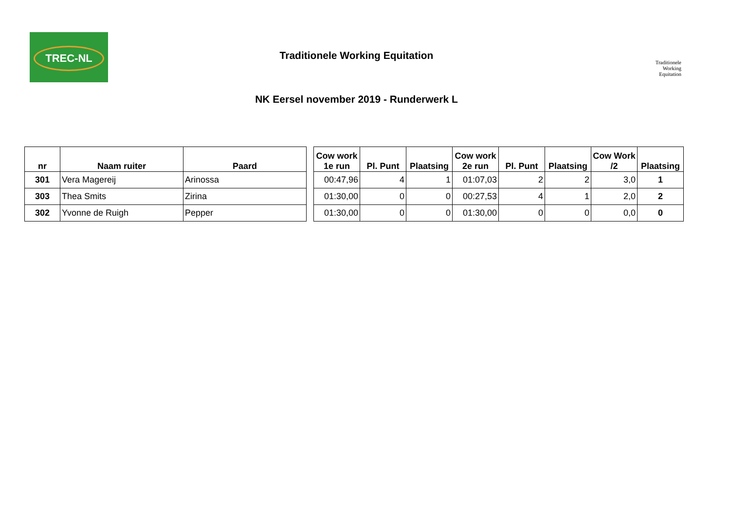TREC-NL
Traditionele
Working
Equitation
Traditionele Working Equitation
NK Eersel november 2019 - Runderwerk L
| nr | Naam ruiter | Paard | | Cow work 1e run | Pl. Punt | Plaatsing | Cow work 2e run | Pl. Punt | Plaatsing | Cow Work /2 | Plaatsing |
| 301 | Vera Magereij | Arinossa | | 00:47,96 | 4 | 1 | 01:07,03 | 2 | 2 | 3,0 | 1 |
| 303 | Thea Smits | Zirina | | 01:30,00 | 0 | 0 | 00:27,53 | 4 | 1 | 2,0 | 2 |
| 302 | Yvonne de Ruigh | Pepper | | 01:30,00 | 0 | 0 | 01:30,00 | 0 | 0 | 0,0 | 0 |